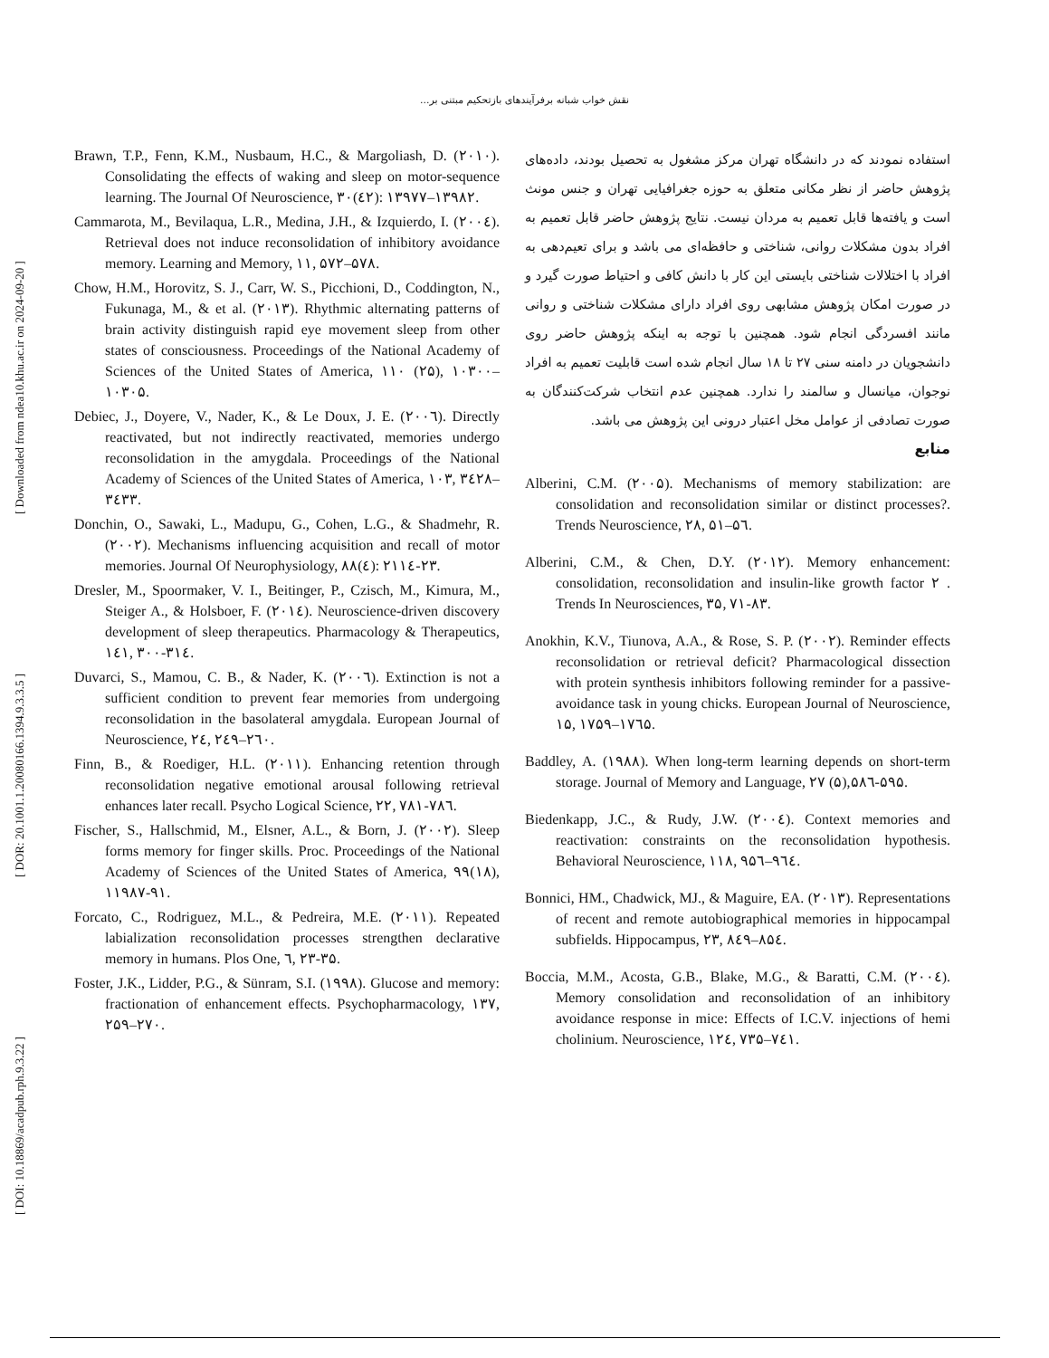نقش خواب شبانه برفرآیندهای بازتحکیم مبتنی بر...
[ DOI: 10.18869/acadpub.rph.9.3.22 ] [ DOR: 20.1001.1.20080166.1394.9.3.3.5 ] [ Downloaded from ndea10.khu.ac.ir on 2024-09-20 ]
استفاده نمودند که در دانشگاه تهران مرکز مشغول به تحصیل بودند، داده‌های پژوهش حاضر از نظر مکانی متعلق به حوزه جغرافیایی تهران و جنس مونث است و یافته‌ها قابل تعمیم به مردان نیست. نتایج پژوهش حاضر قابل تعمیم به افراد بدون مشکلات روانی، شناختی و حافظه‌ای می باشد و برای تعیم‌دهی به افراد با اختلالات شناختی بایستی این کار با دانش کافی و احتیاط صورت گیرد و در صورت امکان پژوهش مشابهی روی افراد دارای مشکلات شناختی و روانی مانند افسردگی انجام شود. همچنین با توجه به اینکه پژوهش حاضر روی دانشجویان در دامنه سنی ۲۷ تا ۱۸ سال انجام شده است قابلیت تعمیم به افراد نوجوان، میانسال و سالمند را ندارد. همچنین عدم انتخاب شرکت‌کنندگان به صورت تصادفی از عوامل مخل اعتبار درونی این پژوهش می باشد.
منابع
Alberini, C.M. (۲۰۰۵). Mechanisms of memory stabilization: are consolidation and reconsolidation similar or distinct processes?. Trends Neuroscience, ۲۸, ۵۱–۵٦.
Alberini, C.M., & Chen, D.Y. (۲۰۱۲). Memory enhancement: consolidation, reconsolidation and insulin-like growth factor ۲ . Trends In Neurosciences, ۳۵, ۷۱-۸۳.
Anokhin, K.V., Tiunova, A.A., & Rose, S. P. (۲۰۰۲). Reminder effects reconsolidation or retrieval deficit? Pharmacological dissection with protein synthesis inhibitors following reminder for a passive-avoidance task in young chicks. European Journal of Neuroscience, ۱۵, ۱۷۵۹–۱۷٦۵.
Baddley, A. (۱۹۸۸). When long-term learning depends on short-term storage. Journal of Memory and Language, ۲۷ (۵),۵۸٦-۵۹۵.
Biedenkapp, J.C., & Rudy, J.W. (۲۰۰٤). Context memories and reactivation: constraints on the reconsolidation hypothesis. Behavioral Neuroscience, ۱۱۸, ۹۵٦–۹٦٤.
Bonnici, HM., Chadwick, MJ., & Maguire, EA. (۲۰۱۳). Representations of recent and remote autobiographical memories in hippocampal subfields. Hippocampus, ۲۳, ۸٤۹–۸۵٤.
Boccia, M.M., Acosta, G.B., Blake, M.G., & Baratti, C.M. (۲۰۰٤). Memory consolidation and reconsolidation of an inhibitory avoidance response in mice: Effects of I.C.V. injections of hemi cholinium. Neuroscience, ۱۲٤, ۷۳۵–۷٤۱.
Brawn, T.P., Fenn, K.M., Nusbaum, H.C., & Margoliash, D. (۲۰۱۰). Consolidating the effects of waking and sleep on motor-sequence learning. The Journal Of Neuroscience, ۳۰(٤۲): ۱۳۹۷۷–۱۳۹۸۲.
Cammarota, M., Bevilaqua, L.R., Medina, J.H., & Izquierdo, I. (۲۰۰٤). Retrieval does not induce reconsolidation of inhibitory avoidance memory. Learning and Memory, ۱۱, ۵۷۲–۵۷۸.
Chow, H.M., Horovitz, S. J., Carr, W. S., Picchioni, D., Coddington, N., Fukunaga, M., & et al. (۲۰۱۳). Rhythmic alternating patterns of brain activity distinguish rapid eye movement sleep from other states of consciousness. Proceedings of the National Academy of Sciences of the United States of America, ۱۱۰ (۲۵), ۱۰۳۰۰–۱۰۳۰۵.
Debiec, J., Doyere, V., Nader, K., & Le Doux, J. E. (۲۰۰٦). Directly reactivated, but not indirectly reactivated, memories undergo reconsolidation in the amygdala. Proceedings of the National Academy of Sciences of the United States of America, ۱۰۳, ۳٤۲۸–۳٤۳۳.
Donchin, O., Sawaki, L., Madupu, G., Cohen, L.G., & Shadmehr, R. (۲۰۰۲). Mechanisms influencing acquisition and recall of motor memories. Journal Of Neurophysiology, ۸۸(٤): ۲۱۱٤-۲۳.
Dresler, M., Spoormaker, V. I., Beitinger, P., Czisch, M., Kimura, M., Steiger A., & Holsboer, F. (۲۰۱٤). Neuroscience-driven discovery development of sleep therapeutics. Pharmacology & Therapeutics, ۱٤۱, ۳۰۰-۳۱٤.
Duvarci, S., Mamou, C. B., & Nader, K. (۲۰۰٦). Extinction is not a sufficient condition to prevent fear memories from undergoing reconsolidation in the basolateral amygdala. European Journal of Neuroscience, ۲٤, ۲٤۹–۲٦۰.
Finn, B., & Roediger, H.L. (۲۰۱۱). Enhancing retention through reconsolidation negative emotional arousal following retrieval enhances later recall. Psycho Logical Science, ۲۲, ۷۸۱-۷۸٦.
Fischer, S., Hallschmid, M., Elsner, A.L., & Born, J. (۲۰۰۲). Sleep forms memory for finger skills. Proc. Proceedings of the National Academy of Sciences of the United States of America, ۹۹(۱۸), ۱۱۹۸۷-۹۱.
Forcato, C., Rodriguez, M.L., & Pedreira, M.E. (۲۰۱۱). Repeated labialization reconsolidation processes strengthen declarative memory in humans. Plos One, ٦, ۲۳-۳۵.
Foster, J.K., Lidder, P.G., & Sünram, S.I. (۱۹۹۸). Glucose and memory: fractionation of enhancement effects. Psychopharmacology, ۱۳۷, ۲۵۹–۲۷۰.